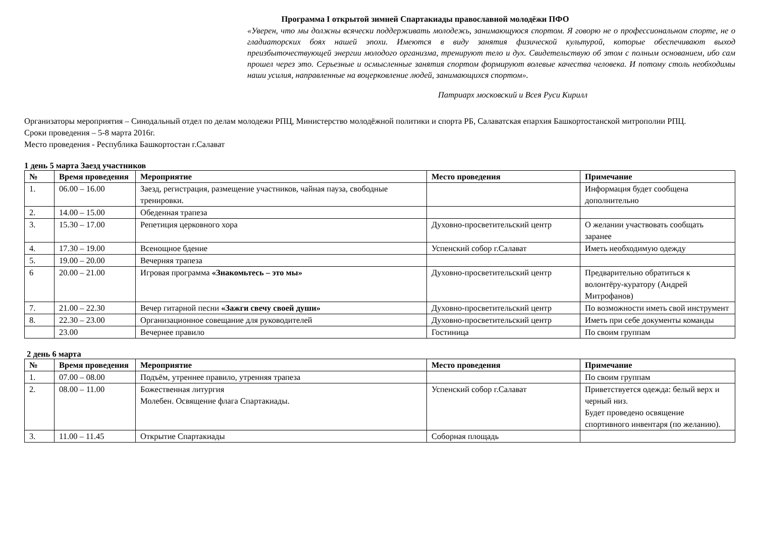Программа I открытой зимней Спартакиады православной молодёжи ПФО
«Уверен, что мы должны всячески поддерживать молодежь, занимающуюся спортом. Я говорю не о профессиональном спорте, не о гладиаторских боях нашей эпохи. Имеются в виду занятия физической культурой, которые обеспечивают выход преизбыточествующей энергии молодого организма, тренируют тело и дух. Свидетельствую об этом с полным основанием, ибо сам прошел через это. Серьезные и осмысленные занятия спортом формируют волевые качества человека. И потому столь необходимы наши усилия, направленные на воцерковление людей, занимающихся спортом».
Патриарх московский и Всея Руси Кирилл
Организаторы мероприятия – Синодальный отдел по делам молодежи РПЦ, Министерство молодёжной политики и спорта РБ, Салаватская епархия Башкортостанской митрополии РПЦ.
Сроки проведения – 5-8 марта 2016г.
Место проведения - Республика Башкортостан г.Салават
1 день 5 марта Заезд участников
| № | Время проведения | Мероприятие | Место проведения | Примечание |
| --- | --- | --- | --- | --- |
| 1. | 06.00 – 16.00 | Заезд, регистрация, размещение участников, чайная пауза, свободные тренировки. | | Информация будет сообщена дополнительно |
| 2. | 14.00 – 15.00 | Обеденная трапеза | | |
| 3. | 15.30 – 17.00 | Репетиция церковного хора | Духовно-просветительский центр | О желании участвовать сообщать заранее |
| 4. | 17.30 – 19.00 | Всенощное бдение | Успенский собор г.Салават | Иметь необходимую одежду |
| 5. | 19.00 – 20.00 | Вечерняя трапеза | | |
| 6 | 20.00 – 21.00 | Игровая программа «Знакомьтесь – это мы» | Духовно-просветительский центр | Предварительно обратиться к волонтёру-куратору (Андрей Митрофанов) |
| 7. | 21.00 – 22.30 | Вечер гитарной песни «Зажги свечу своей души» | Духовно-просветительский центр | По возможности иметь свой инструмент |
| 8. | 22.30 – 23.00 | Организационное совещание для руководителей | Духовно-просветительский центр | Иметь при себе документы команды |
| | 23.00 | Вечернее правило | Гостиница | По своим группам |
2 день 6 марта
| № | Время проведения | Мероприятие | Место проведения | Примечание |
| --- | --- | --- | --- | --- |
| 1. | 07.00 – 08.00 | Подъём, утреннее правило, утренняя трапеза | | По своим группам |
| 2. | 08.00 – 11.00 | Божественная литургия Молебен. Освящение флага Спартакиады. | Успенский собор г.Салават | Приветствуется одежда: белый верх и черный низ. Будет проведено освящение спортивного инвентаря (по желанию). |
| 3. | 11.00 – 11.45 | Открытие Спартакиады | Соборная площадь | |